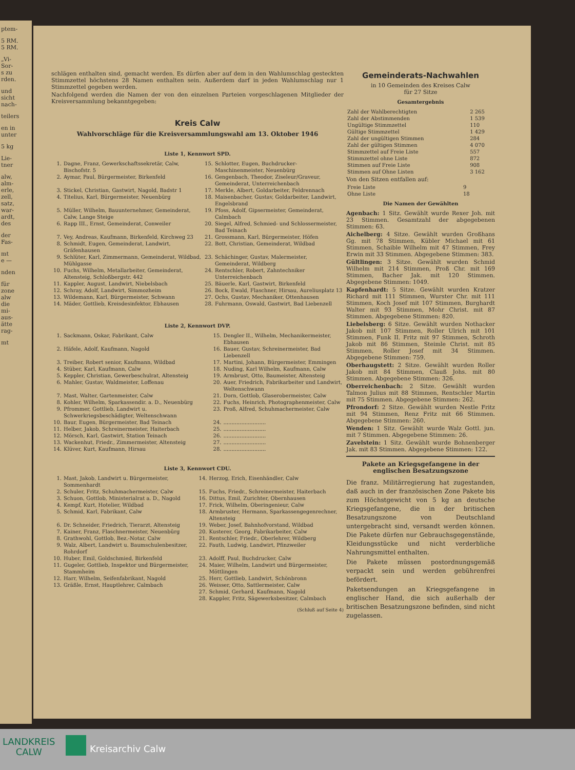ptem-
5 RM.
5 RM.
„Vi-
Sor-
s zu
rden.
und
sicht
nach-
teilers
en in
unter
5 kg
Lie-
tner
alw,
alm-
erle,
zell,
satz,
war-
ardt,
des
der
Fas-
mt
e —
nden
für
zone
alw
die
mi-
aus-
ätte
rag-
mt
schlägen enthalten sind, gemacht werden. Es dürfen aber auf dem in den Wahlumschlag gesteckten Stimmzettel höchstens 28 Namen enthalten sein. Außerdem darf in jeden Wahlumschlag nur 1 Stimmzettel gegeben werden.
Nachfolgend werden die Namen der von den einzelnen Parteien vorgeschlagenen Mitglieder der Kreisversammlung bekanntgegeben:
Kreis Calw
Wahlvorschläge für die Kreisversammlungswahl am 13. Oktober 1946
Liste 1, Kennwort SPD.
| 1. | Dagne, Franz, Gewerkschaftssekretär, Calw, Bischofstr. 5 | 15. | Schlotter, Eugen, Buchdrucker-Maschinenmeister, Neuenbürg |
| 2. | Aymar, Paul, Bürgermeister, Birkenfeld | 16. | Gengenbach, Theodor, Ziseleur/Graveur, Gemeinderat, Unterreichenbach |
| 3. | Stickel, Christian, Gastwirt, Nagold, Badstr 1 | 17. | Merkle, Albert, Goldarbeiter, Feldrennach |
| 4. | Titelius, Karl, Bürgermeister, Neuenbürg | 18. | Maisenbacher, Gustav, Goldarbeiter, Landwirt, Engelsbrand |
| 5. | Müller, Wilhelm, Bauunternehmer, Gemeinderat, Calw, Lange Steige | 19. | Pfoss, Adolf, Gipsermeister, Gemeinderat, Calmbach |
| 6. | Rapp III., Ernst, Gemeinderat, Conweiler | 20. | Siegel, Alfred, Schmied- und Schlossermeister, Bad Teinach |
| 7. | Vey, Andreas, Kaufmann, Birkenfeld, Kirchweg 23 | 21. | Grossmann, Karl, Bürgermeister, Höfen |
| 8. | Schmidt, Eugen, Gemeinderat, Landwirt, Gräfenhausen | 22. | Bott, Christian, Gemeinderat, Wildbad |
| 9. | Schlüter, Karl, Zimmermann, Gemeinderat, Wildbad, Mühlgasse | 23. | Schächinger, Gustav, Malermeister, Gemeinderat, Wildberg |
| 10. | Fuchs, Wilhelm, Metallarbeiter, Gemeinderat, Altensteig, Schloßbergstr. 442 | 24. | Rentschler, Robert, Zahntechniker Unterreichenbach |
| 11. | Kappler, August, Landwirt, Niebelsbach | 25. | Bäuerle, Karl, Gastwirt, Birkenfeld |
| 12. | Schray, Adolf, Landwirt, Simmozheim | 26. | Bock, Ewald, Flaschner, Hirsau, Aureliusplatz 13 |
| 13. | Wildemann, Karl, Bürgermeister, Schwann | 27. | Ochs, Gustav, Mechaniker, Ottenhausen |
| 14. | Mäder, Gottlieb, Kreisdesinfektor, Ebhausen | 28. | Fuhrmann, Oswald, Gastwirt, Bad Liebenzell |
Liste 2, Kennwort DVP.
| 1. | Sackmann, Oskar, Fabrikant, Calw | 15. | Dengler II., Wilhelm, Mechanikermeister, Ebhausen |
| 2. | Häfele, Adolf, Kaufmann, Nagold | 16. | Bauer, Gustav, Schreinermeister, Bad Liebenzell |
| 3. | Treiber, Robert senior, Kaufmann, Wildbad | 17. | Martini, Johann, Bürgermeister, Emmingen |
| 4. | Stüber, Karl, Kaufmann, Calw | 18. | Nuding, Karl Wilhelm, Kaufmann, Calw |
| 5. | Keppler, Christian, Gewerbeschulrat, Altensteig | 19. | Armbrust, Otto, Baumeister, Altensteig |
| 6. | Mahler, Gustav, Waldmeister, Loffenau | 20. | Auer, Friedrich, Fabrikarbeiter und Landwirt, Weltenschwann |
| 7. | Mast, Walter, Gartenmeister, Calw | 21. | Dorn, Gottlob, Glaserobermeister, Calw |
| 8. | Kohler, Wilhelm, Sparkassendir. a. D., Neuenbürg | 22. | Fuchs, Heinrich, Photographenmeister, Calw |
| 9. | Pfrommer, Gottlieb, Landwirt u. Schwerkriegsbeschädigter, Weltenschwann | 23. | Proß, Alfred, Schuhmachermeister, Calw |
| 10. | Baur, Eugen, Bürgermeister, Bad Teinach | 24. | .......................... |
| 11. | Helber, Jakob, Schreinermeister, Haiterbach | 25. | .......................... |
| 12. | Mörsch, Karl, Gastwirt, Station Teinach | 26. | .......................... |
| 13. | Wackenhut, Friedr., Zimmermeister, Altensteig | 27. | .......................... |
| 14. | Klüver, Kurt, Kaufmann, Hirsau | 28. | .......................... |
Liste 3, Kennwort CDU.
| 1. | Mast, Jakob, Landwirt u. Bürgermeister, Sommenhardt | 14. | Herzog, Erich, Eisenhändler, Calw |
| 2. | Schuler, Fritz, Schuhmachermeister, Calw | 15. | Fuchs, Friedr., Schreinermeister, Haiterbach |
| 3. | Schuon, Gottlob, Ministerialrat a. D., Nagold | 16. | Dittus, Emil, Zurichter, Obernhausen |
| 4. | Kempf, Kurt, Hotelier, Wildbad | 17. | Frick, Wilhelm, Oberingenieur, Calw |
| 5. | Schmid, Karl, Fabrikant, Calw | 18. | Armbruster, Hermann, Sparkassengegenrechner, Altensteig |
| 6. | Dr. Schneider, Friedrich, Tierarzt, Altensteig | 19. | Weber, Josef, Bahnhofvorstand, Wildbad |
| 7. | Kainer, Franz, Flaschnermeister, Neuenbürg | 20. | Kusterer, Georg, Fabrikarbeiter, Calw |
| 8. | Grathwohl, Gottlob, Bez.-Notar, Calw | 21. | Rentschler, Friedr., Oberlehrer, Wildberg |
| 9. | Walz, Albert, Landwirt u. Baumschulenbesitzer, Rohrdorf | 22. | Fauth, Ludwig, Landwirt, Pfinzweiler |
| 10. | Huber, Emil, Goldschmied, Birkenfeld | 23. | Adolff, Paul, Buchdrucker, Calw |
| 11. | Gugeler, Gottlieb, Inspektor und Bürgermeister, Stammheim | 24. | Maier, Wilhelm, Landwirt und Bürgermeister, Möttlingen |
| 12. | Harr, Wilhelm, Seifenfabrikant, Nagold | 25. | Herr, Gottlieb, Landwirt, Schönbronn |
| 13. | Gräßle, Ernst, Hauptlehrer, Calmbach | 26. | Weisser, Otto, Sattlermeister, Calw |
| | | 27. | Schmid, Gerhard, Kaufmann, Nagold |
| | | 28. | Kappler, Fritz, Sägewerksbesitzer, Calmbach |
(Schluß auf Seite 4)
Gemeinderats-Nachwahlen
in 10 Gemeinden des Kreises Calw
für 27 Sitze
Gesamtergebnis
| Zahl der Wahlberechtigten | 2 265 |
| Zahl der Abstimmenden | 1 539 |
| Ungültige Stimmzettel | 110 |
| Gültige Stimmzettel | 1 429 |
| Zahl der ungültigen Stimmen | 284 |
| Zahl der gültigen Stimmen | 4 070 |
| Stimmzettel auf Freie Liste | 557 |
| Stimmzettel ohne Liste | 872 |
| Stimmen auf Freie Liste | 908 |
| Stimmen auf Ohne Listen | 3 162 |
Von den Sitzen entfallen auf:
| Freie Liste | 9 |
| Ohne Liste | 18 |
Die Namen der Gewählten
Agenbach: 1 Sitz. Gewählt wurde Rexer Joh. mit 23 Stimmen. Gesamtzahl der abgegebenen Stimmen: 63.
Aichelberg: 4 Sitze. Gewählt wurden Großhans Gg. mit 78 Stimmen, Kübler Michael mit 61 Stimmen, Schaible Wilhelm mit 47 Stimmen, Frey Erwin mit 33 Stimmen. Abgegebene Stimmen: 383.
Gültlingen: 3 Sitze. Gewählt wurden Schmid Wilhelm mit 214 Stimmen, Proß Chr. mit 169 Stimmen, Bacher Jak. mit 120 Stimmen. Abgegebene Stimmen: 1049.
Kapfenhardt: 5 Sitze. Gewählt wurden Kratzer Richard mit 111 Stimmen, Wurster Chr. mit 111 Stimmen, Koch Josef mit 107 Stimmen, Burghardt Walter mit 93 Stimmen, Mohr Christ. mit 87 Stimmen. Abgegebene Stimmen: 820.
Liebelsberg: 6 Sitze. Gewählt wurden Nothacker Jakob mit 107 Stimmen, Roller Ulrich mit 101 Stimmen, Funk II. Fritz mit 97 Stimmen, Schroth Jakob mit 86 Stimmen, Steimle Christ. mit 85 Stimmen, Roller Josef mit 34 Stimmen. Abgegebene Stimmen: 759.
Oberhaugstett: 2 Sitze. Gewählt wurden Roller Jakob mit 84 Stimmen, Clauß Johs. mit 80 Stimmen. Abgegebene Stimmen: 326.
Oberreichenbach: 2 Sitze. Gewählt wurden Talmon Julius mit 88 Stimmen, Rentschler Martin mit 75 Stimmen. Abgegebene Stimmen: 262.
Pfrondorf: 2 Sitze. Gewählt wurden Nestle Fritz mit 94 Stimmen, Renz Fritz mit 66 Stimmen. Abgegebene Stimmen: 260.
Wenden: 1 Sitz. Gewählt wurde Walz Gottl. jun. mit 7 Stimmen. Abgegebene Stimmen: 26.
Zavelstein: 1 Sitz. Gewählt wurde Bohnenberger Jak. mit 83 Stimmen. Abgegebene Stimmen: 122.
Pakete an Kriegsgefangene in der englischen Besatzungszone
Die franz. Militärregierung hat zugestanden, daß auch in der französischen Zone Pakete bis zum Höchstgewicht von 5 kg an deutsche Kriegsgefangene, die in der britischen Besatzungszone von Deutschland untergebracht sind, versandt werden können. Die Pakete dürfen nur Gebrauchsgegenstände, Kleidungsstücke und nicht verderbliche Nahrungsmittel enthalten.
Die Pakete müssen postordnungsgemäß verpackt sein und werden gebührenfrei befördert.
Paketsendungen an Kriegsgefangene in englischer Hand, die sich außerhalb der britischen Besatzungszone befinden, sind nicht zugelassen.
LANDKREIS
CALW
Kreisarchiv Calw